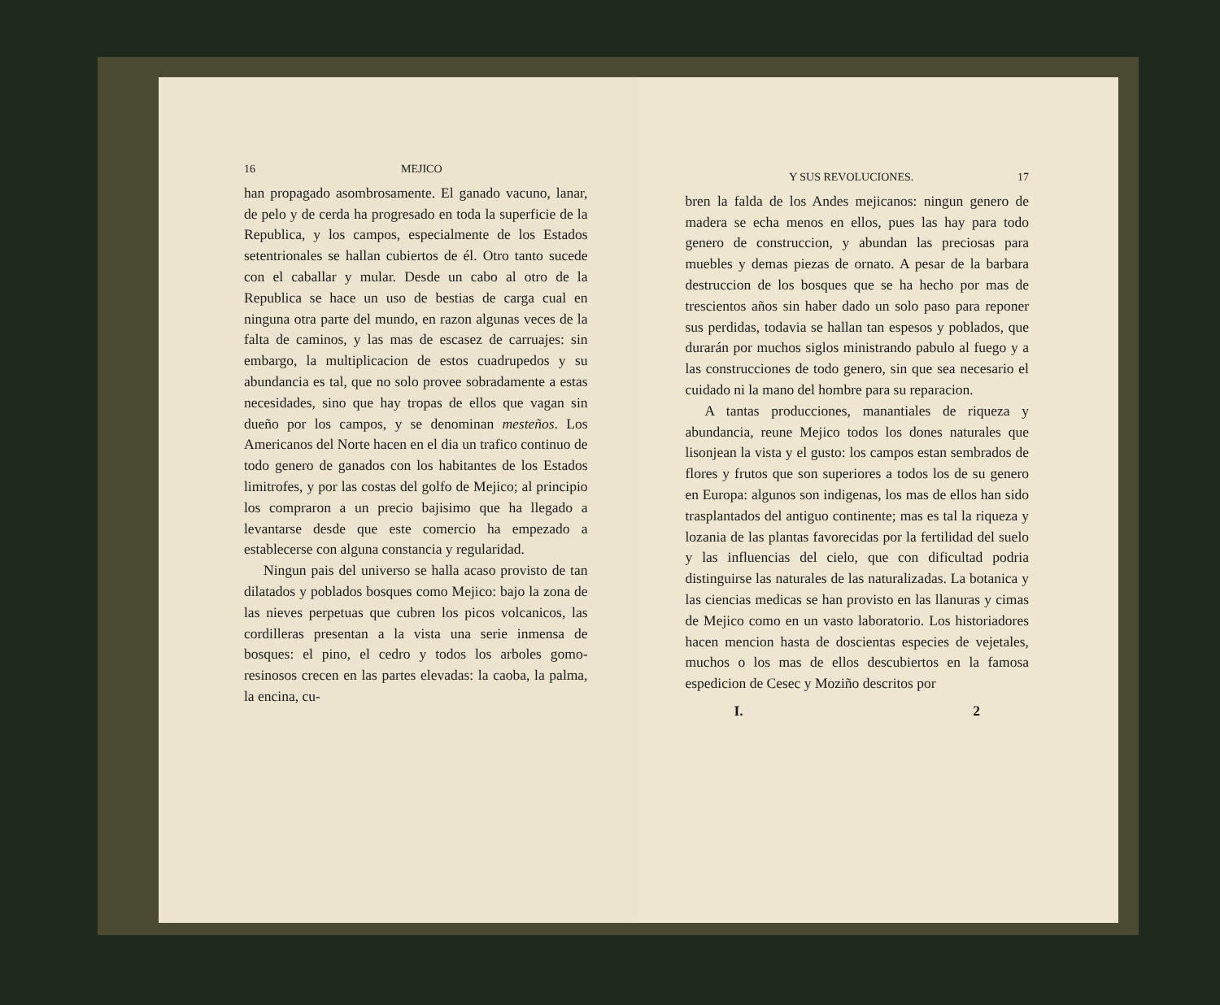16 MEJICO
han propagado asombrosamente. El ganado vacuno, lanar, de pelo y de cerda ha progresado en toda la superficie de la Republica, y los campos, especialmente de los Estados setentrionales se hallan cubiertos de él. Otro tanto sucede con el caballar y mular. Desde un cabo al otro de la Republica se hace un uso de bestias de carga cual en ninguna otra parte del mundo, en razon algunas veces de la falta de caminos, y las mas de escasez de carruajes: sin embargo, la multiplicacion de estos cuadrupedos y su abundancia es tal, que no solo provee sobradamente a estas necesidades, sino que hay tropas de ellos que vagan sin dueño por los campos, y se denominan mesteños. Los Americanos del Norte hacen en el dia un trafico continuo de todo genero de ganados con los habitantes de los Estados limitrofes, y por las costas del golfo de Mejico; al principio los compraron a un precio bajisimo que ha llegado a levantarse desde que este comercio ha empezado a establecerse con alguna constancia y regularidad.
Ningun pais del universo se halla acaso provisto de tan dilatados y poblados bosques como Mejico: bajo la zona de las nieves perpetuas que cubren los picos volcanicos, las cordilleras presentan a la vista una serie inmensa de bosques: el pino, el cedro y todos los arboles gomo-resinosos crecen en las partes elevadas: la caoba, la palma, la encina, cu-
Y SUS REVOLUCIONES. 17
bren la falda de los Andes mejicanos: ningun genero de madera se echa menos en ellos, pues las hay para todo genero de construccion, y abundan las preciosas para muebles y demas piezas de ornato. A pesar de la barbara destruccion de los bosques que se ha hecho por mas de trescientos años sin haber dado un solo paso para reponer sus perdidas, todavia se hallan tan espesos y poblados, que durarán por muchos siglos ministrando pabulo al fuego y a las construcciones de todo genero, sin que sea necesario el cuidado ni la mano del hombre para su reparacion.
A tantas producciones, manantiales de riqueza y abundancia, reune Mejico todos los dones naturales que lisonjean la vista y el gusto: los campos estan sembrados de flores y frutos que son superiores a todos los de su genero en Europa: algunos son indigenas, los mas de ellos han sido trasplantados del antiguo continente; mas es tal la riqueza y lozania de las plantas favorecidas por la fertilidad del suelo y las influencias del cielo, que con dificultad podria distinguirse las naturales de las naturalizadas. La botanica y las ciencias medicas se han provisto en las llanuras y cimas de Mejico como en un vasto laboratorio. Los historiadores hacen mencion hasta de doscientas especies de vejetales, muchos o los mas de ellos descubiertos en la famosa espedicion de Cesec y Moziño descritos por
I. 2